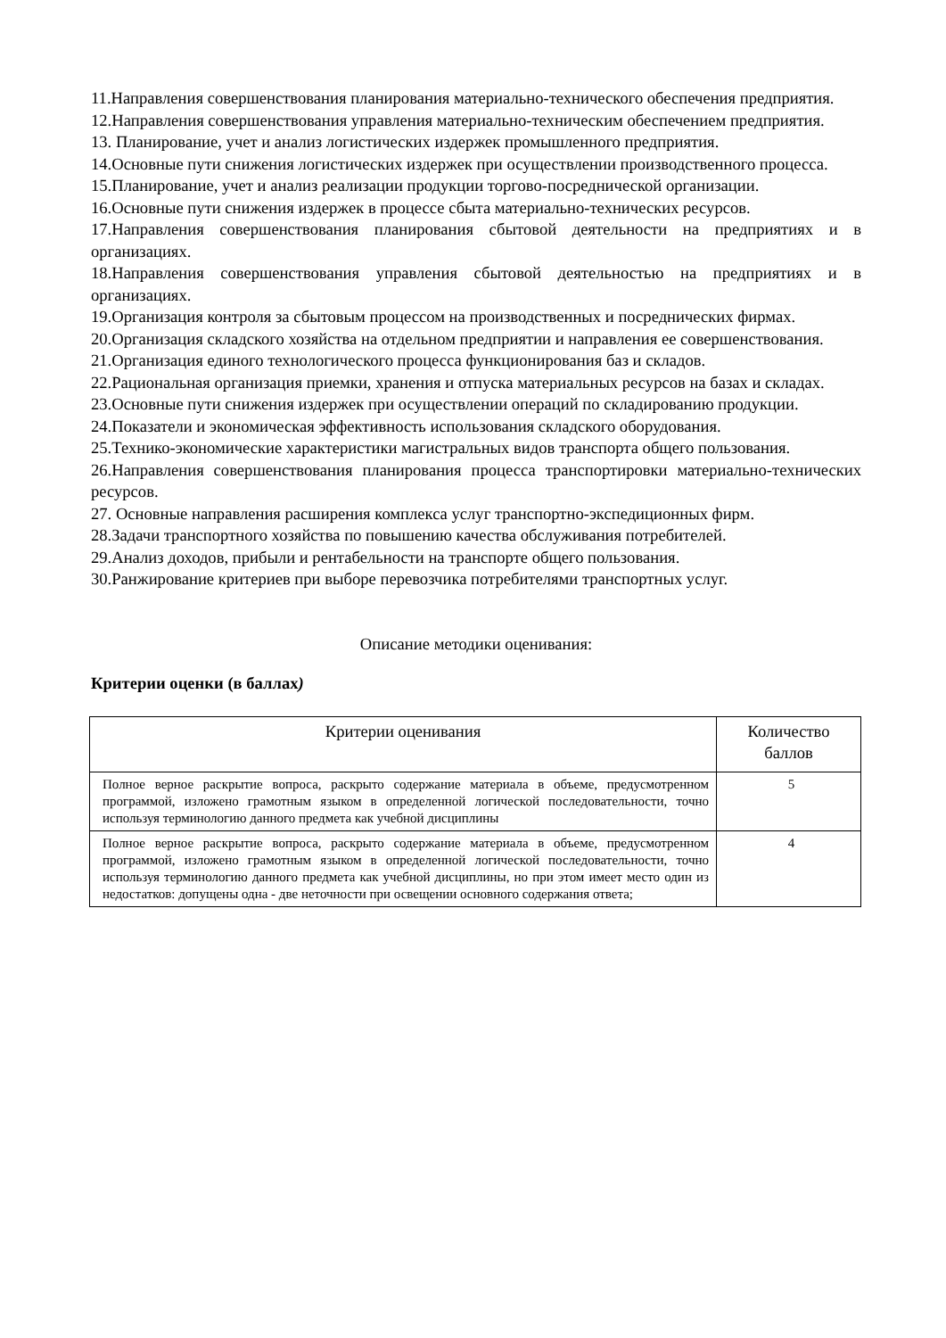11.Направления совершенствования планирования материально-технического обеспечения предприятия.
12.Направления совершенствования управления материально-техническим обеспечением предприятия.
13. Планирование, учет и анализ логистических издержек промышленного предприятия.
14.Основные пути снижения логистических издержек при осуществлении производственного процесса.
15.Планирование, учет и анализ реализации продукции торгово-посреднической организации.
16.Основные пути снижения издержек в процессе сбыта материально-технических ресурсов.
17.Направления совершенствования планирования сбытовой деятельности на предприятиях и в организациях.
18.Направления совершенствования управления сбытовой деятельностью на предприятиях и в организациях.
19.Организация контроля за сбытовым процессом на производственных и посреднических фирмах.
20.Организация складского хозяйства на отдельном предприятии и направления ее совершенствования.
21.Организация единого технологического процесса функционирования баз и складов.
22.Рациональная организация приемки, хранения и отпуска материальных ресурсов на базах и складах.
23.Основные пути снижения издержек при осуществлении операций по складированию продукции.
24.Показатели и экономическая эффективность использования складского оборудования.
25.Технико-экономические характеристики магистральных видов транспорта общего пользования.
26.Направления совершенствования планирования процесса транспортировки материально-технических ресурсов.
27. Основные направления расширения комплекса услуг транспортно-экспедиционных фирм.
28.Задачи транспортного хозяйства по повышению качества обслуживания потребителей.
29.Анализ доходов, прибыли и рентабельности на транспорте общего пользования.
30.Ранжирование критериев при выборе перевозчика потребителями транспортных услуг.
Описание методики оценивания:
Критерии оценки (в баллах)
| Критерии оценивания | Количество баллов |
| --- | --- |
| Полное верное раскрытие вопроса, раскрыто содержание материала в объеме, предусмотренном программой, изложено грамотным языком в определенной логической последовательности, точно используя терминологию данного предмета как учебной дисциплины | 5 |
| Полное верное раскрытие вопроса, раскрыто содержание материала в объеме, предусмотренном программой, изложено грамотным языком в определенной логической последовательности, точно используя терминологию данного предмета как учебной дисциплины, но при этом имеет место один из недостатков: допущены одна - две неточности при освещении основного содержания ответа; | 4 |